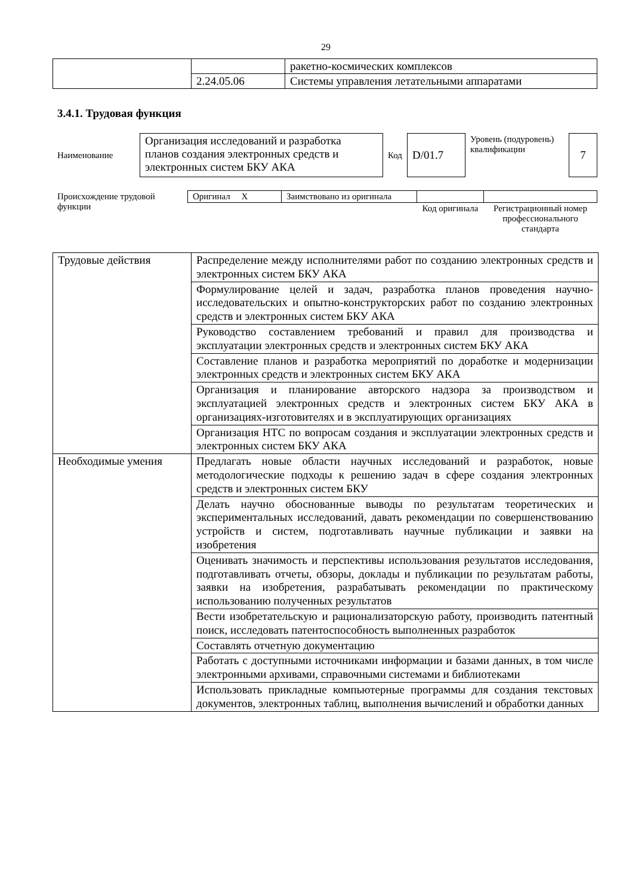29
| | | ракетно-космических комплексов |
| | 2.24.05.06 | Системы управления летательными аппаратами |
3.4.1. Трудовая функция
| Наименование | Организация исследований и разработка планов создания электронных средств и электронных систем БКУ АКА | Код | D/01.7 | Уровень (подуровень) квалификации | 7 |
| Происхождение трудовой функции | Оригинал X | Заимствовано из оригинала | | |
| | | | Код оригинала | Регистрационный номер профессионального стандарта |
| Трудовые действия | Распределение между исполнителями работ по созданию электронных средств и электронных систем БКУ АКА |
| | Формулирование целей и задач, разработка планов проведения научно-исследовательских и опытно-конструкторских работ по созданию электронных средств и электронных систем БКУ АКА |
| | Руководство составлением требований и правил для производства и эксплуатации электронных средств и электронных систем БКУ АКА |
| | Составление планов и разработка мероприятий по доработке и модернизации электронных средств и электронных систем БКУ АКА |
| | Организация и планирование авторского надзора за производством и эксплуатацией электронных средств и электронных систем БКУ АКА в организациях-изготовителях и в эксплуатирующих организациях |
| | Организация НТС по вопросам создания и эксплуатации электронных средств и электронных систем БКУ АКА |
| Необходимые умения | Предлагать новые области научных исследований и разработок, новые методологические подходы к решению задач в сфере создания электронных средств и электронных систем БКУ |
| | Делать научно обоснованные выводы по результатам теоретических и экспериментальных исследований, давать рекомендации по совершенствованию устройств и систем, подготавливать научные публикации и заявки на изобретения |
| | Оценивать значимость и перспективы использования результатов исследования, подготавливать отчеты, обзоры, доклады и публикации по результатам работы, заявки на изобретения, разрабатывать рекомендации по практическому использованию полученных результатов |
| | Вести изобретательскую и рационализаторскую работу, производить патентный поиск, исследовать патентоспособность выполненных разработок |
| | Составлять отчетную документацию |
| | Работать с доступными источниками информации и базами данных, в том числе электронными архивами, справочными системами и библиотеками |
| | Использовать прикладные компьютерные программы для создания текстовых документов, электронных таблиц, выполнения вычислений и обработки данных |